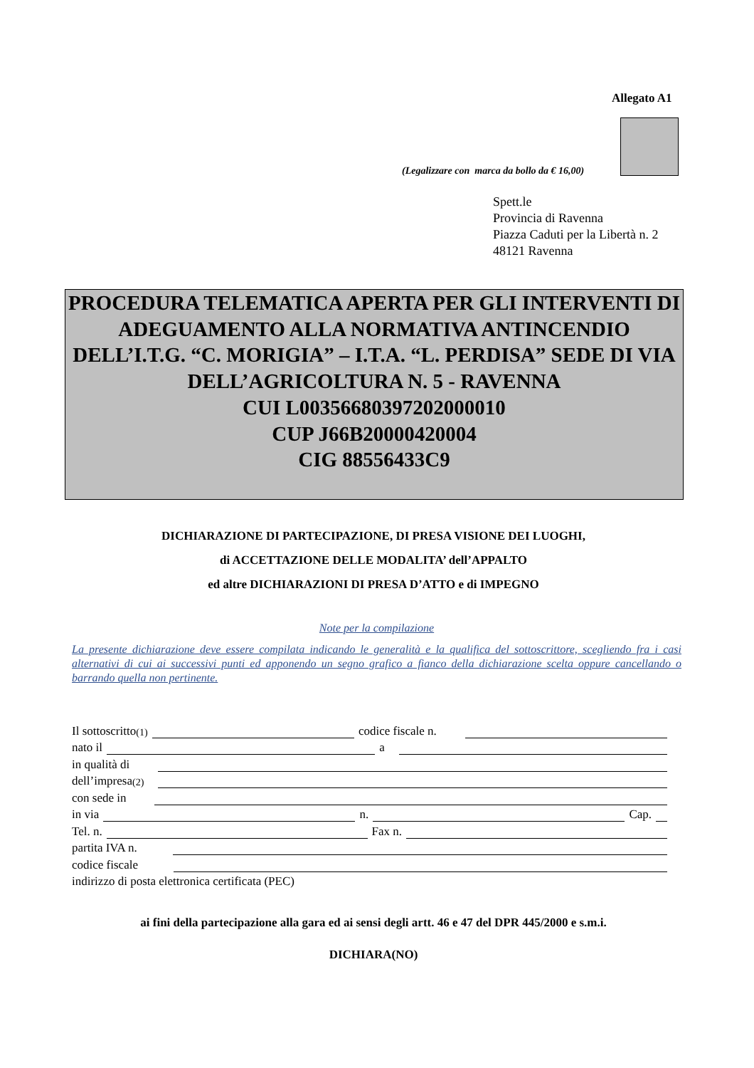Allegato A1
(Legalizzare con marca da bollo da € 16,00)
Spett.le
Provincia di Ravenna
Piazza Caduti per la Libertà n. 2
48121 Ravenna
PROCEDURA TELEMATICA APERTA PER GLI INTERVENTI DI ADEGUAMENTO ALLA NORMATIVA ANTINCENDIO DELL’I.T.G. “C. MORIGIA” – I.T.A. “L. PERDISA” SEDE DI VIA DELL’AGRICOLTURA N. 5 - RAVENNA
CUI L00356680397202000010
CUP J66B20000420004
CIG 88556433C9
DICHIARAZIONE DI PARTECIPAZIONE, DI PRESA VISIONE DEI LUOGHI,
di ACCETTAZIONE DELLE MODALITA’ dell’APPALTO
ed altre DICHIARAZIONI DI PRESA D’ATTO e di IMPEGNO
Note per la compilazione
La presente dichiarazione deve essere compilata indicando le generalità e la qualifica del sottoscrittore, scegliendo fra i casi alternativi di cui ai successivi punti ed apponendo un segno grafico a fianco della dichiarazione scelta oppure cancellando o barrando quella non pertinente.
Il sottoscritto<sup>(1)</sup> codice fiscale n.
nato il a
in qualità di
dell’impresa<sup>(2)</sup>
con sede in
in via n. Cap.
Tel. n. Fax n.
partita IVA n.
codice fiscale
indirizzo di posta elettronica certificata (PEC)
ai fini della partecipazione alla gara ed ai sensi degli artt. 46 e 47 del DPR 445/2000 e s.m.i.
DICHIARA(NO)